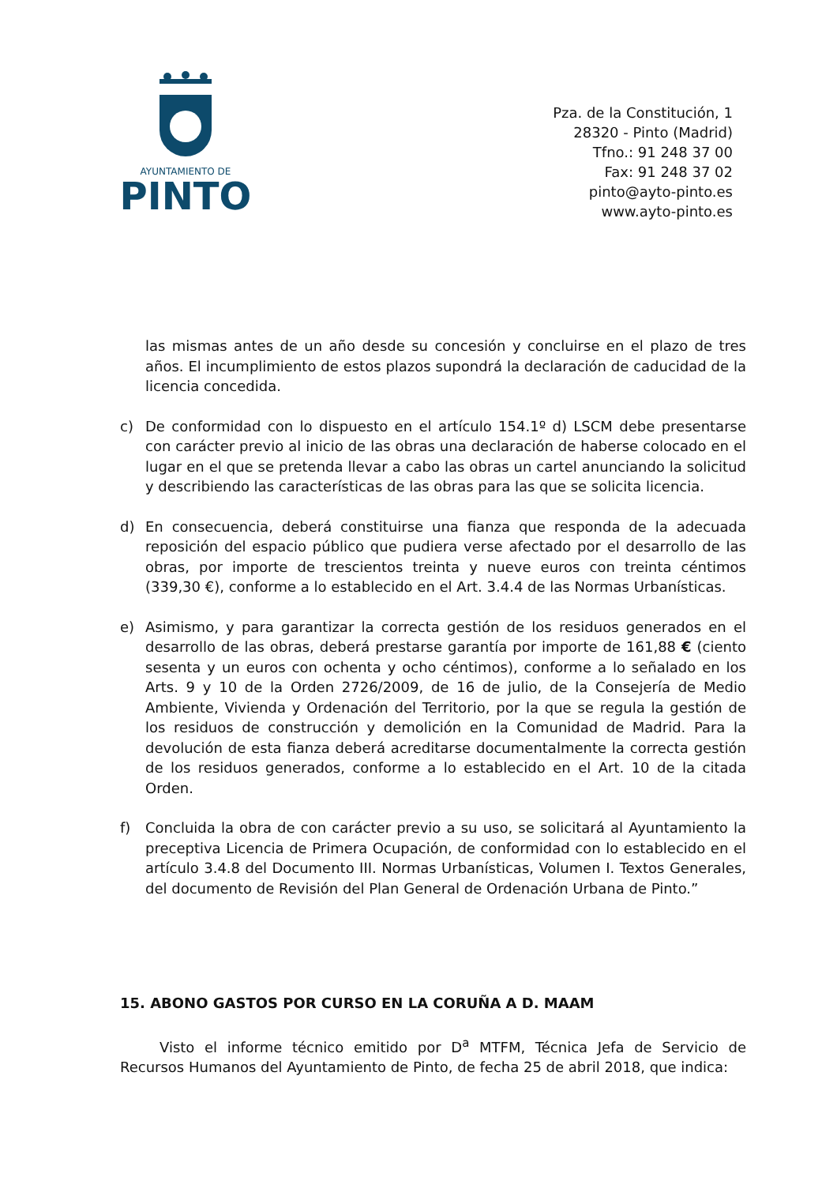AYUNTAMIENTO DE
PINTO
Pza. de la Constitución, 1
28320 - Pinto (Madrid)
Tfno.: 91 248 37 00
Fax: 91 248 37 02
pinto@ayto-pinto.es
www.ayto-pinto.es
las mismas antes de un año desde su concesión y concluirse en el plazo de tres años. El incumplimiento de estos plazos supondrá la declaración de caducidad de la licencia concedida.
c) De conformidad con lo dispuesto en el artículo 154.1º d) LSCM debe presentarse con carácter previo al inicio de las obras una declaración de haberse colocado en el lugar en el que se pretenda llevar a cabo las obras un cartel anunciando la solicitud y describiendo las características de las obras para las que se solicita licencia.
d) En consecuencia, deberá constituirse una fianza que responda de la adecuada reposición del espacio público que pudiera verse afectado por el desarrollo de las obras, por importe de trescientos treinta y nueve euros con treinta céntimos (339,30 €), conforme a lo establecido en el Art. 3.4.4 de las Normas Urbanísticas.
e) Asimismo, y para garantizar la correcta gestión de los residuos generados en el desarrollo de las obras, deberá prestarse garantía por importe de 161,88 € (ciento sesenta y un euros con ochenta y ocho céntimos), conforme a lo señalado en los Arts. 9 y 10 de la Orden 2726/2009, de 16 de julio, de la Consejería de Medio Ambiente, Vivienda y Ordenación del Territorio, por la que se regula la gestión de los residuos de construcción y demolición en la Comunidad de Madrid. Para la devolución de esta fianza deberá acreditarse documentalmente la correcta gestión de los residuos generados, conforme a lo establecido en el Art. 10 de la citada Orden.
f) Concluida la obra de con carácter previo a su uso, se solicitará al Ayuntamiento la preceptiva Licencia de Primera Ocupación, de conformidad con lo establecido en el artículo 3.4.8 del Documento III. Normas Urbanísticas, Volumen I. Textos Generales, del documento de Revisión del Plan General de Ordenación Urbana de Pinto.”
15. ABONO GASTOS POR CURSO EN LA CORUÑA A D. MAAM
Visto el informe técnico emitido por D<sup>a</sup> MTFM, Técnica Jefa de Servicio de Recursos Humanos del Ayuntamiento de Pinto, de fecha 25 de abril 2018, que indica: